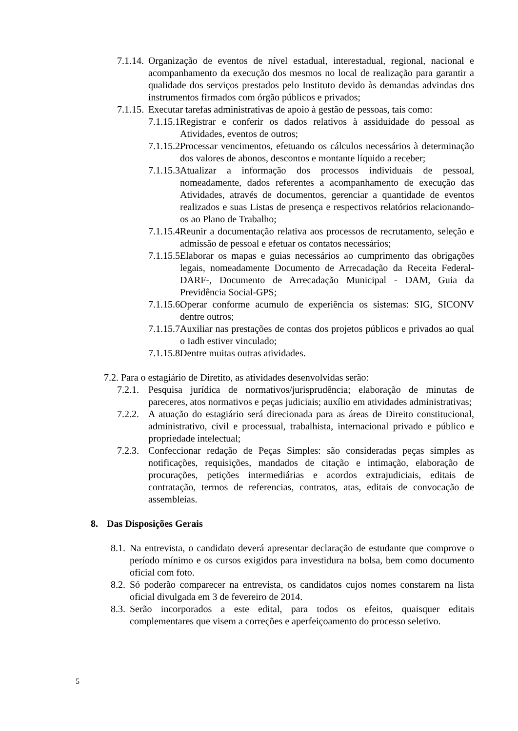7.1.14.
Organização de eventos de nível estadual, interestadual, regional, nacional e acompanhamento da execução dos mesmos no local de realização para garantir a qualidade dos serviços prestados pelo Instituto devido às demandas advindas dos instrumentos firmados com órgão públicos e privados;
7.1.15.
Executar tarefas administrativas de apoio à gestão de pessoas, tais como:
7.1.15.1.
Registrar e conferir os dados relativos à assiduidade do pessoal as Atividades, eventos de outros;
7.1.15.2.
Processar vencimentos, efetuando os cálculos necessários à determinação dos valores de abonos, descontos e montante líquido a receber;
7.1.15.3.
Atualizar a informação dos processos individuais de pessoal, nomeadamente, dados referentes a acompanhamento de execução das Atividades, através de documentos, gerenciar a quantidade de eventos realizados e suas Listas de presença e respectivos relatórios relacionando- os ao Plano de Trabalho;
7.1.15.4.
Reunir a documentação relativa aos processos de recrutamento, seleção e admissão de pessoal e efetuar os contatos necessários;
7.1.15.5.
Elaborar os mapas e guias necessários ao cumprimento das obrigações legais, nomeadamente Documento de Arrecadação da Receita Federal-DARF-, Documento de Arrecadação Municipal - DAM, Guia da Previdência Social-GPS;
7.1.15.6.
Operar conforme acumulo de experiência os sistemas: SIG, SICONV dentre outros;
7.1.15.7.
Auxiliar nas prestações de contas dos projetos públicos e privados ao qual o Iadh estiver vinculado;
7.1.15.8.
Dentre muitas outras atividades.
7.2. Para o estagiário de Diretito, as atividades desenvolvidas serão:
7.2.1.
Pesquisa jurídica de normativos/jurisprudência; elaboração de minutas de pareceres, atos normativos e peças judiciais; auxílio em atividades administrativas;
7.2.2.
A atuação do estagiário será direcionada para as áreas de Direito constitucional, administrativo, civil e processual, trabalhista, internacional privado e público e propriedade intelectual;
7.2.3.
Confeccionar redação de Peças Simples: são consideradas peças simples as notificações, requisições, mandados de citação e intimação, elaboração de procurações, petições intermediárias e acordos extrajudiciais, editais de contratação, termos de referencias, contratos, atas, editais de convocação de assembleias.
8. Das Disposições Gerais
8.1.
Na entrevista, o candidato deverá apresentar declaração de estudante que comprove o período mínimo e os cursos exigidos para investidura na bolsa, bem como documento oficial com foto.
8.2.
Só poderão comparecer na entrevista, os candidatos cujos nomes constarem na lista oficial divulgada em 3 de fevereiro de 2014.
8.3.
Serão incorporados a este edital, para todos os efeitos, quaisquer editais complementares que visem a correções e aperfeiçoamento do processo seletivo.
5